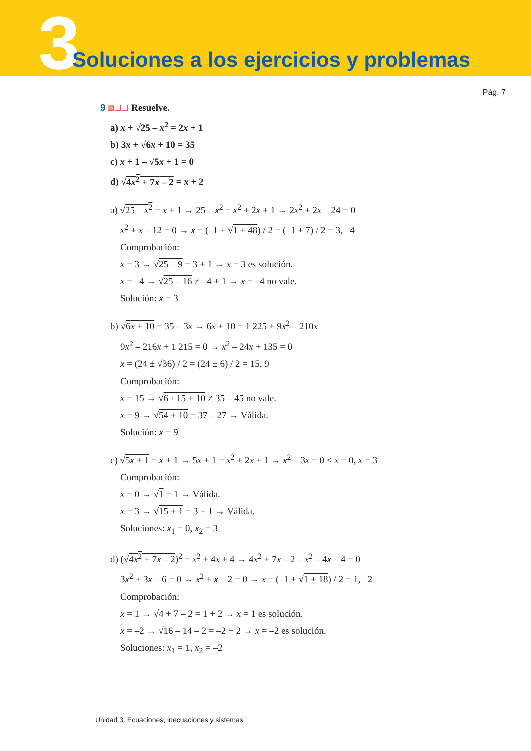3
Soluciones a los ejercicios y problemas
Pág. 7
9 Resuelve.
a) x + √25 – x<sup>2</sup> = 2x + 1
b) 3x + √6x + 10 = 35
c) x + 1 – √5x + 1 = 0
d) √4x<sup>2</sup> + 7x – 2 = x + 2
a) √25 – x<sup>2</sup> = x + 1 → 25 – x<sup>2</sup> = x<sup>2</sup> + 2x + 1 → 2x<sup>2</sup> + 2x – 24 = 0
x<sup>2</sup> + x – 12 = 0 → x = (–1 ± √1 + 48) / 2 = (–1 ± 7) / 2 = 3, –4
Comprobación:
x = 3 → √25 – 9 = 3 + 1 → x = 3 es solución.
x = –4 → √25 – 16 ≠ –4 + 1 → x = –4 no vale.
Solución: x = 3
b) √6x + 10 = 35 – 3x → 6x + 10 = 1 225 + 9x<sup>2</sup> – 210x
9x<sup>2</sup> – 216x + 1 215 = 0 → x<sup>2</sup> – 24x + 135 = 0
x = (24 ± √36) / 2 = (24 ± 6) / 2 = 15, 9
Comprobación:
x = 15 → √6 · 15 + 10 ≠ 35 – 45 no vale.
x = 9 → √54 + 10 = 37 – 27 → Válida.
Solución: x = 9
c) √5x + 1 = x + 1 → 5x + 1 = x<sup>2</sup> + 2x + 1 → x<sup>2</sup> – 3x = 0 < x = 0, x = 3
Comprobación:
x = 0 → √1 = 1 → Válida.
x = 3 → √15 + 1 = 3 + 1 → Válida.
Soluciones: x<sub>1</sub> = 0, x<sub>2</sub> = 3
d) (√4x<sup>2</sup> + 7x – 2)<sup>2</sup> = x<sup>2</sup> + 4x + 4 → 4x<sup>2</sup> + 7x – 2 – x<sup>2</sup> – 4x – 4 = 0
3x<sup>2</sup> + 3x – 6 = 0 → x<sup>2</sup> + x – 2 = 0 → x = (–1 ± √1 + 18) / 2 = 1, –2
Comprobación:
x = 1 → √4 + 7 – 2 = 1 + 2 → x = 1 es solución.
x = –2 → √16 – 14 – 2 = –2 + 2 → x = –2 es solución.
Soluciones: x<sub>1</sub> = 1, x<sub>2</sub> = –2
Unidad 3. Ecuaciones, inecuaciones y sistemas